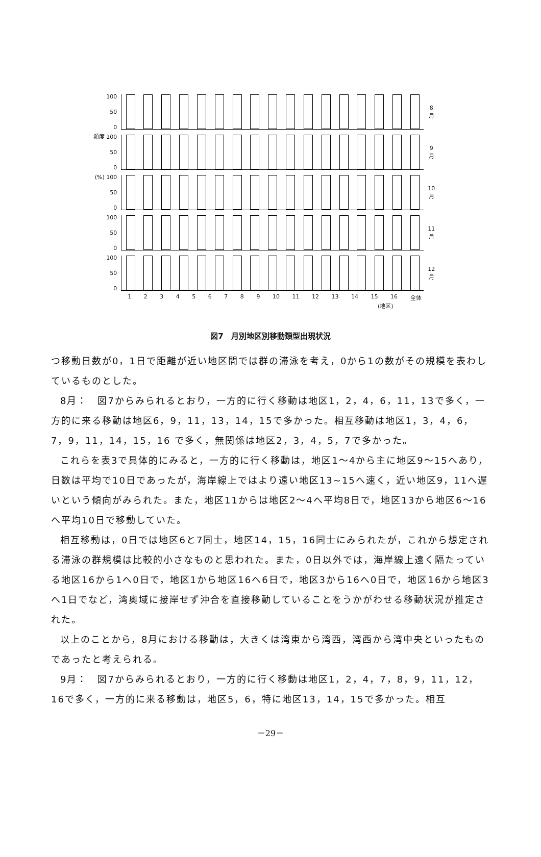100
50
0
8
月
頻度 100
50
0
9
月
(%) 100
50
0
10
月
100
50
0
11
月
100
50
0
12
月
1 2 3 4 5 6 7 8 9 10 11 12 13 14 15 16 全体
(地区)
図7　月別地区別移動類型出現状況
つ移動日数が0，1日で距離が近い地区間では群の滞泳を考え，0から1の数がその規模を表わしているものとした。
8月：　図7からみられるとおり，一方的に行く移動は地区1，2，4，6，11，13で多く，一方的に来る移動は地区6，9，11，13，14，15で多かった。相互移動は地区1，3，4，6，7，9，11，14，15，16 で多く，無関係は地区2，3，4，5，7で多かった。
これらを表3で具体的にみると，一方的に行く移動は，地区1～4から主に地区9～15へあり，日数は平均で10日であったが，海岸線上ではより遠い地区13~15へ速く，近い地区9，11へ遅いという傾向がみられた。また，地区11からは地区2～4へ平均8日で，地区13から地区6～16へ平均10日で移動していた。
相互移動は，0日では地区6と7同士，地区14，15，16同士にみられたが，これから想定される滞泳の群規模は比較的小さなものと思われた。また，0日以外では，海岸線上遠く隔たっている地区16から1へ0日で，地区1から地区16へ6日で，地区3から16へ0日で，地区16から地区3へ1日でなど，湾奥域に接岸せず沖合を直接移動していることをうかがわせる移動状況が推定された。
以上のことから，8月における移動は，大きくは湾東から湾西，湾西から湾中央といったものであったと考えられる。
9月：　図7からみられるとおり，一方的に行く移動は地区1，2，4，7，8，9，11，12，16で多く，一方的に来る移動は，地区5，6，特に地区13，14，15で多かった。相互
－29－